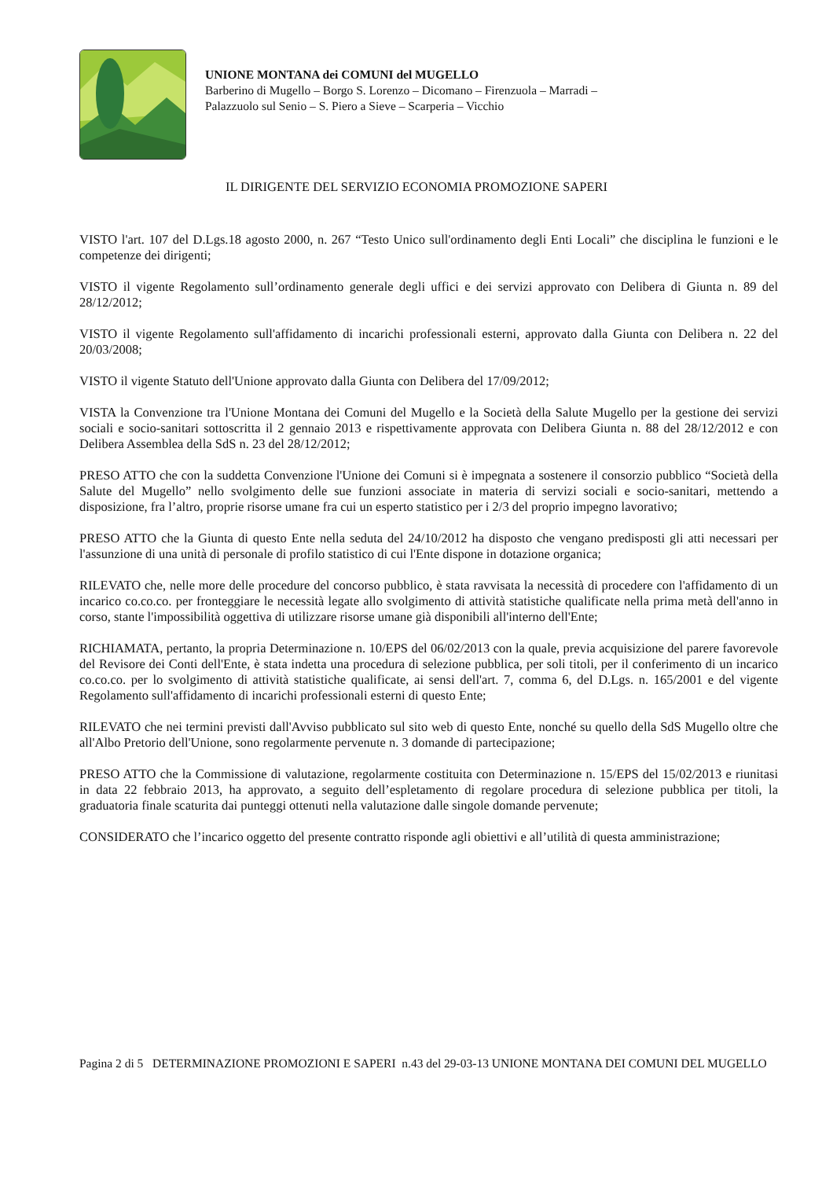UNIONE MONTANA dei COMUNI del MUGELLO
Barberino di Mugello – Borgo S. Lorenzo – Dicomano – Firenzuola – Marradi –
Palazzuolo sul Senio – S. Piero a Sieve – Scarperia – Vicchio
IL DIRIGENTE DEL SERVIZIO ECONOMIA PROMOZIONE SAPERI
VISTO l'art. 107 del D.Lgs.18 agosto 2000, n. 267 “Testo Unico sull'ordinamento degli Enti Locali” che disciplina le funzioni e le competenze dei dirigenti;
VISTO il vigente Regolamento sull’ordinamento generale degli uffici e dei servizi approvato con Delibera di Giunta n. 89 del 28/12/2012;
VISTO il vigente Regolamento sull'affidamento di incarichi professionali esterni, approvato dalla Giunta con Delibera n. 22 del 20/03/2008;
VISTO il vigente Statuto dell'Unione approvato dalla Giunta con Delibera del 17/09/2012;
VISTA la Convenzione tra l'Unione Montana dei Comuni del Mugello e la Società della Salute Mugello per la gestione dei servizi sociali e socio-sanitari sottoscritta il 2 gennaio 2013 e rispettivamente approvata con Delibera Giunta n. 88 del 28/12/2012 e con Delibera Assemblea della SdS n. 23 del 28/12/2012;
PRESO ATTO che con la suddetta Convenzione l'Unione dei Comuni si è impegnata a sostenere il consorzio pubblico “Società della Salute del Mugello” nello svolgimento delle sue funzioni associate in materia di servizi sociali e socio-sanitari, mettendo a disposizione, fra l’altro, proprie risorse umane fra cui un esperto statistico per i 2/3 del proprio impegno lavorativo;
PRESO ATTO che la Giunta di questo Ente nella seduta del 24/10/2012 ha disposto che vengano predisposti gli atti necessari per l'assunzione di una unità di personale di profilo statistico di cui l'Ente dispone in dotazione organica;
RILEVATO che, nelle more delle procedure del concorso pubblico, è stata ravvisata la necessità di procedere con l'affidamento di un incarico co.co.co. per fronteggiare le necessità legate allo svolgimento di attività statistiche qualificate nella prima metà dell'anno in corso, stante l'impossibilità oggettiva di utilizzare risorse umane già disponibili all'interno dell'Ente;
RICHIAMATA, pertanto, la propria Determinazione n. 10/EPS del 06/02/2013 con la quale, previa acquisizione del parere favorevole del Revisore dei Conti dell'Ente, è stata indetta una procedura di selezione pubblica, per soli titoli, per il conferimento di un incarico co.co.co. per lo svolgimento di attività statistiche qualificate, ai sensi dell'art. 7, comma 6, del D.Lgs. n. 165/2001 e del vigente Regolamento sull'affidamento di incarichi professionali esterni di questo Ente;
RILEVATO che nei termini previsti dall'Avviso pubblicato sul sito web di questo Ente, nonché su quello della SdS Mugello oltre che all'Albo Pretorio dell'Unione, sono regolarmente pervenute n. 3 domande di partecipazione;
PRESO ATTO che la Commissione di valutazione, regolarmente costituita con Determinazione n. 15/EPS del 15/02/2013 e riunitasi in data 22 febbraio 2013, ha approvato, a seguito dell’espletamento di regolare procedura di selezione pubblica per titoli, la graduatoria finale scaturita dai punteggi ottenuti nella valutazione dalle singole domande pervenute;
CONSIDERATO che l’incarico oggetto del presente contratto risponde agli obiettivi e all’utilità di questa amministrazione;
Pagina 2 di 5 DETERMINAZIONE PROMOZIONI E SAPERI n.43 del 29-03-13 UNIONE MONTANA DEI COMUNI DEL MUGELLO